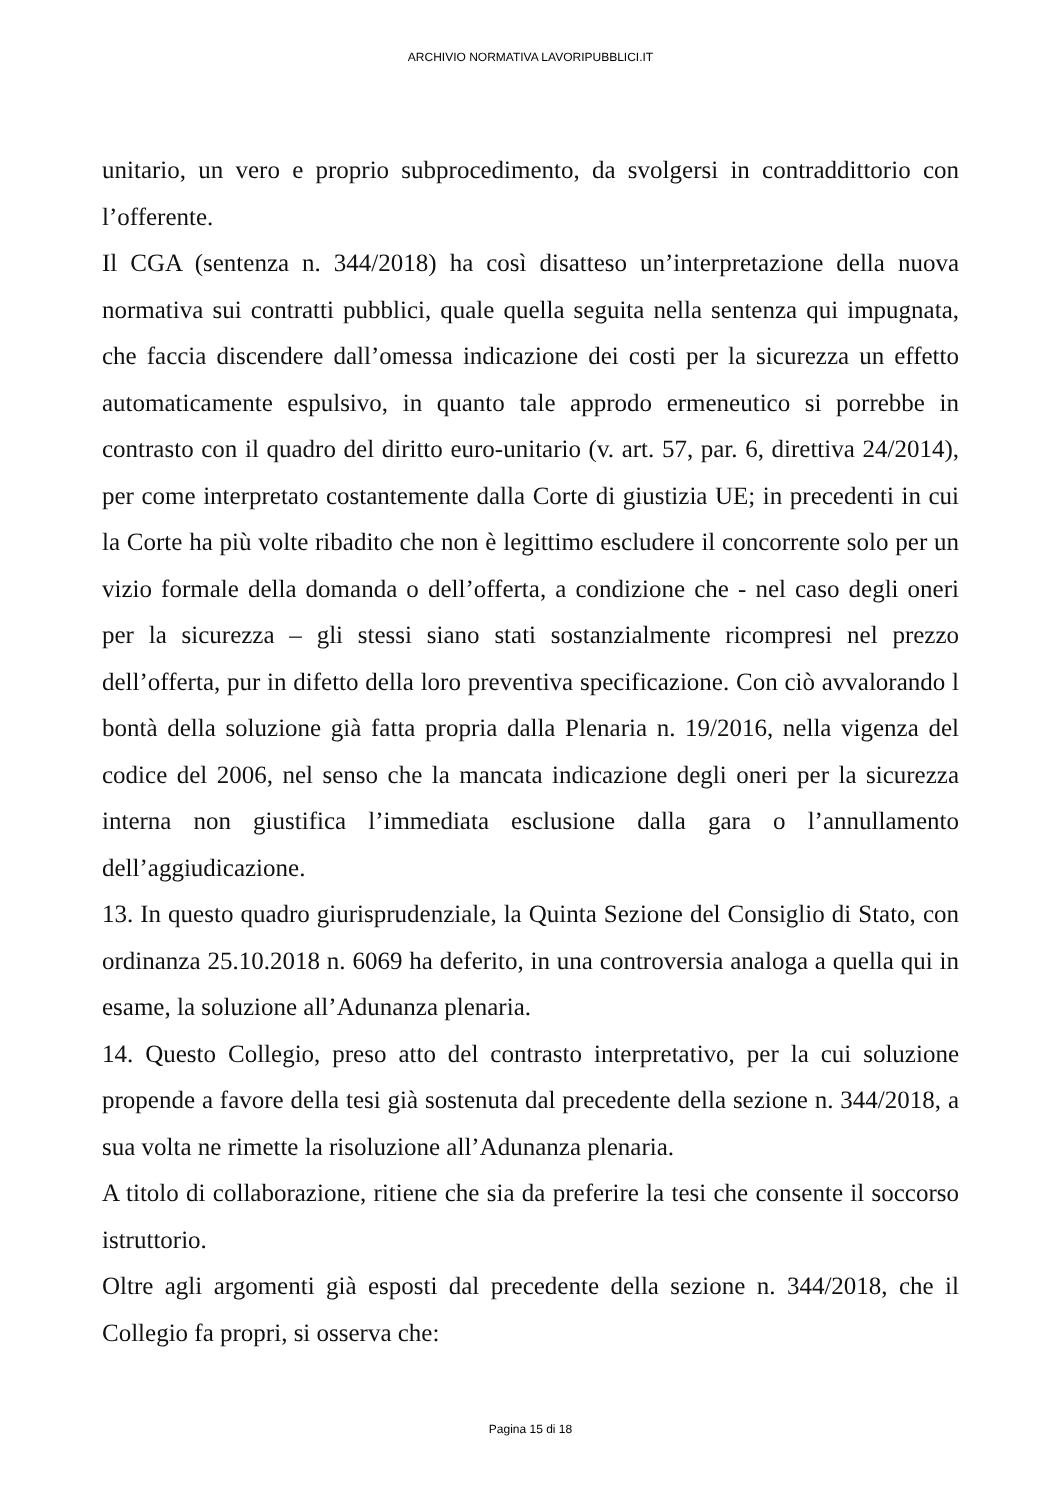ARCHIVIO NORMATIVA LAVORIPUBBLICI.IT
unitario, un vero e proprio subprocedimento, da svolgersi in contraddittorio con l’offerente.
Il CGA (sentenza n. 344/2018) ha così disatteso un’interpretazione della nuova normativa sui contratti pubblici, quale quella seguita nella sentenza qui impugnata, che faccia discendere dall’omessa indicazione dei costi per la sicurezza un effetto automaticamente espulsivo, in quanto tale approdo ermeneutico si porrebbe in contrasto con il quadro del diritto euro-unitario (v. art. 57, par. 6, direttiva 24/2014), per come interpretato costantemente dalla Corte di giustizia UE; in precedenti in cui la Corte ha più volte ribadito che non è legittimo escludere il concorrente solo per un vizio formale della domanda o dell’offerta, a condizione che - nel caso degli oneri per la sicurezza – gli stessi siano stati sostanzialmente ricompresi nel prezzo dell’offerta, pur in difetto della loro preventiva specificazione. Con ciò avvalorando l bontà della soluzione già fatta propria dalla Plenaria n. 19/2016, nella vigenza del codice del 2006, nel senso che la mancata indicazione degli oneri per la sicurezza interna non giustifica l’immediata esclusione dalla gara o l’annullamento dell’aggiudicazione.
13. In questo quadro giurisprudenziale, la Quinta Sezione del Consiglio di Stato, con ordinanza 25.10.2018 n. 6069 ha deferito, in una controversia analoga a quella qui in esame, la soluzione all’Adunanza plenaria.
14. Questo Collegio, preso atto del contrasto interpretativo, per la cui soluzione propende a favore della tesi già sostenuta dal precedente della sezione n. 344/2018, a sua volta ne rimette la risoluzione all’Adunanza plenaria.
A titolo di collaborazione, ritiene che sia da preferire la tesi che consente il soccorso istruttorio.
Oltre agli argomenti già esposti dal precedente della sezione n. 344/2018, che il Collegio fa propri, si osserva che:
Pagina 15 di 18